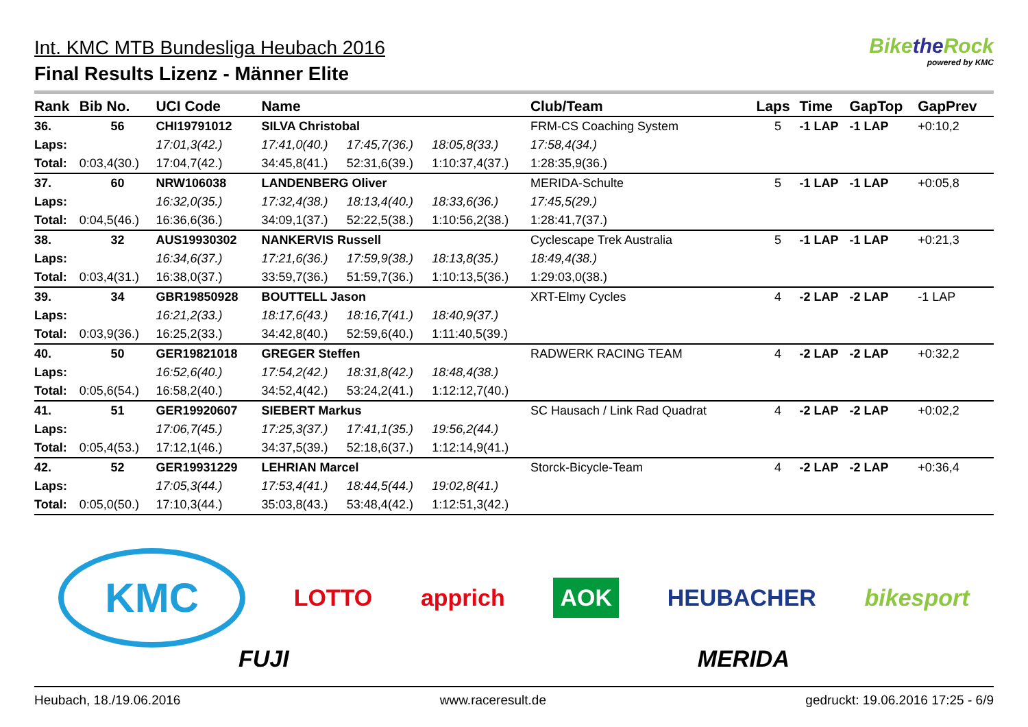Int. KMC MTB Bundesliga Heubach 2016
Final Results Lizenz - Männer Elite
Bikethe Rock
powered by KMC
| Rank | Bib No. | UCI Code | Name | | | Club/Team | Laps | Time | GapTop | GapPrev |
| --- | --- | --- | --- | --- | --- | --- | --- | --- | --- | --- |
| 36. | 56 | CHI19791012 | SILVA Christobal | | | FRM-CS Coaching System | 5 | -1 LAP | -1 LAP | +0:10,2 |
| Laps: | | 17:01,3(42.) | 17:41,0(40.) | 17:45,7(36.) | 18:05,8(33.) | 17:58,4(34.) | | | | |
| Total: | 0:03,4(30.) | 17:04,7(42.) | 34:45,8(41.) | 52:31,6(39.) | 1:10:37,4(37.) | 1:28:35,9(36.) | | | | |
| 37. | 60 | NRW106038 | LANDENBERG Oliver | | | MERIDA-Schulte | 5 | -1 LAP | -1 LAP | +0:05,8 |
| Laps: | | 16:32,0(35.) | 17:32,4(38.) | 18:13,4(40.) | 18:33,6(36.) | 17:45,5(29.) | | | | |
| Total: | 0:04,5(46.) | 16:36,6(36.) | 34:09,1(37.) | 52:22,5(38.) | 1:10:56,2(38.) | 1:28:41,7(37.) | | | | |
| 38. | 32 | AUS19930302 | NANKERVIS Russell | | | Cyclescape Trek Australia | 5 | -1 LAP | -1 LAP | +0:21,3 |
| Laps: | | 16:34,6(37.) | 17:21,6(36.) | 17:59,9(38.) | 18:13,8(35.) | 18:49,4(38.) | | | | |
| Total: | 0:03,4(31.) | 16:38,0(37.) | 33:59,7(36.) | 51:59,7(36.) | 1:10:13,5(36.) | 1:29:03,0(38.) | | | | |
| 39. | 34 | GBR19850928 | BOUTTELL Jason | | | XRT-Elmy Cycles | 4 | -2 LAP | -2 LAP | -1 LAP |
| Laps: | | 16:21,2(33.) | 18:17,6(43.) | 18:16,7(41.) | 18:40,9(37.) | | | | | |
| Total: | 0:03,9(36.) | 16:25,2(33.) | 34:42,8(40.) | 52:59,6(40.) | 1:11:40,5(39.) | | | | | |
| 40. | 50 | GER19821018 | GREGER Steffen | | | RADWERK RACING TEAM | 4 | -2 LAP | -2 LAP | +0:32,2 |
| Laps: | | 16:52,6(40.) | 17:54,2(42.) | 18:31,8(42.) | 18:48,4(38.) | | | | | |
| Total: | 0:05,6(54.) | 16:58,2(40.) | 34:52,4(42.) | 53:24,2(41.) | 1:12:12,7(40.) | | | | | |
| 41. | 51 | GER19920607 | SIEBERT Markus | | | SC Hausach / Link Rad Quadrat | 4 | -2 LAP | -2 LAP | +0:02,2 |
| Laps: | | 17:06,7(45.) | 17:25,3(37.) | 17:41,1(35.) | 19:56,2(44.) | | | | | |
| Total: | 0:05,4(53.) | 17:12,1(46.) | 34:37,5(39.) | 52:18,6(37.) | 1:12:14,9(41.) | | | | | |
| 42. | 52 | GER19931229 | LEHRIAN Marcel | | | Storck-Bicycle-Team | 4 | -2 LAP | -2 LAP | +0:36,4 |
| Laps: | | 17:05,3(44.) | 17:53,4(41.) | 18:44,5(44.) | 19:02,8(41.) | | | | | |
| Total: | 0:05,0(50.) | 17:10,3(44.) | 35:03,8(43.) | 53:48,4(42.) | 1:12:51,3(42.) | | | | | |
KMC LOTTO apprich AOK HEUBACHER bikesport
FUJI MERIDA
Heubach, 18./19.06.2016 www.raceresult.de gedruckt: 19.06.2016 17:25 - 6/9